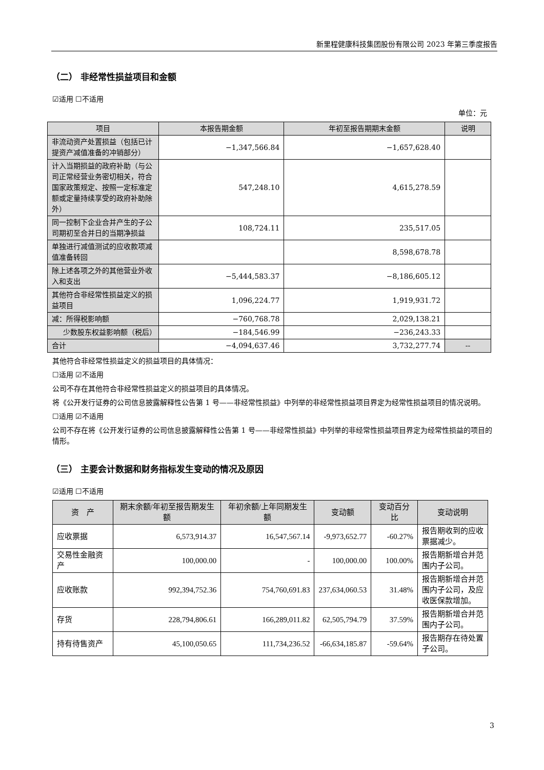新里程健康科技集团股份有限公司 2023 年第三季度报告
（二） 非经常性损益项目和金额
☑适用 ☐不适用
单位：元
| 项目 | 本报告期金额 | 年初至报告期期末金额 | 说明 |
| --- | --- | --- | --- |
| 非流动资产处置损益（包括已计提资产减值准备的冲销部分） | −1,347,566.84 | −1,657,628.40 | |
| 计入当期损益的政府补助（与公司正常经营业务密切相关，符合国家政策规定、按照一定标准定额或定量持续享受的政府补助除外） | 547,248.10 | 4,615,278.59 | |
| 同一控制下企业合并产生的子公司期初至合并日的当期净损益 | 108,724.11 | 235,517.05 | |
| 单独进行减值测试的应收款项减值准备转回 | | 8,598,678.78 | |
| 除上述各项之外的其他营业外收入和支出 | −5,444,583.37 | −8,186,605.12 | |
| 其他符合非经常性损益定义的损益项目 | 1,096,224.77 | 1,919,931.72 | |
| 减：所得税影响额 | −760,768.78 | 2,029,138.21 | |
| 少数股东权益影响额（税后） | −184,546.99 | −236,243.33 | |
| 合计 | −4,094,637.46 | 3,732,277.74 | -- |
其他符合非经常性损益定义的损益项目的具体情况：
☐适用 ☑不适用
公司不存在其他符合非经常性损益定义的损益项目的具体情况。
将《公开发行证券的公司信息披露解释性公告第 1 号——非经常性损益》中列举的非经常性损益项目界定为经常性损益项目的情况说明。
☐适用 ☑不适用
公司不存在将《公开发行证券的公司信息披露解释性公告第 1 号——非经常性损益》中列举的非经常性损益项目界定为经常性损益的项目的情形。
（三） 主要会计数据和财务指标发生变动的情况及原因
☑适用 ☐不适用
| 资 产 | 期末余额/年初至报告期发生额 | 年初余额/上年同期发生额 | 变动额 | 变动百分比 | 变动说明 |
| --- | --- | --- | --- | --- | --- |
| 应收票据 | 6,573,914.37 | 16,547,567.14 | -9,973,652.77 | -60.27% | 报告期收到的应收票据减少。 |
| 交易性金融资产 | 100,000.00 | - | 100,000.00 | 100.00% | 报告期新增合并范围内子公司。 |
| 应收账款 | 992,394,752.36 | 754,760,691.83 | 237,634,060.53 | 31.48% | 报告期新增合并范围内子公司，及应收医保款增加。 |
| 存货 | 228,794,806.61 | 166,289,011.82 | 62,505,794.79 | 37.59% | 报告期新增合并范围内子公司。 |
| 持有待售资产 | 45,100,050.65 | 111,734,236.52 | -66,634,185.87 | -59.64% | 报告期存在待处置子公司。 |
3